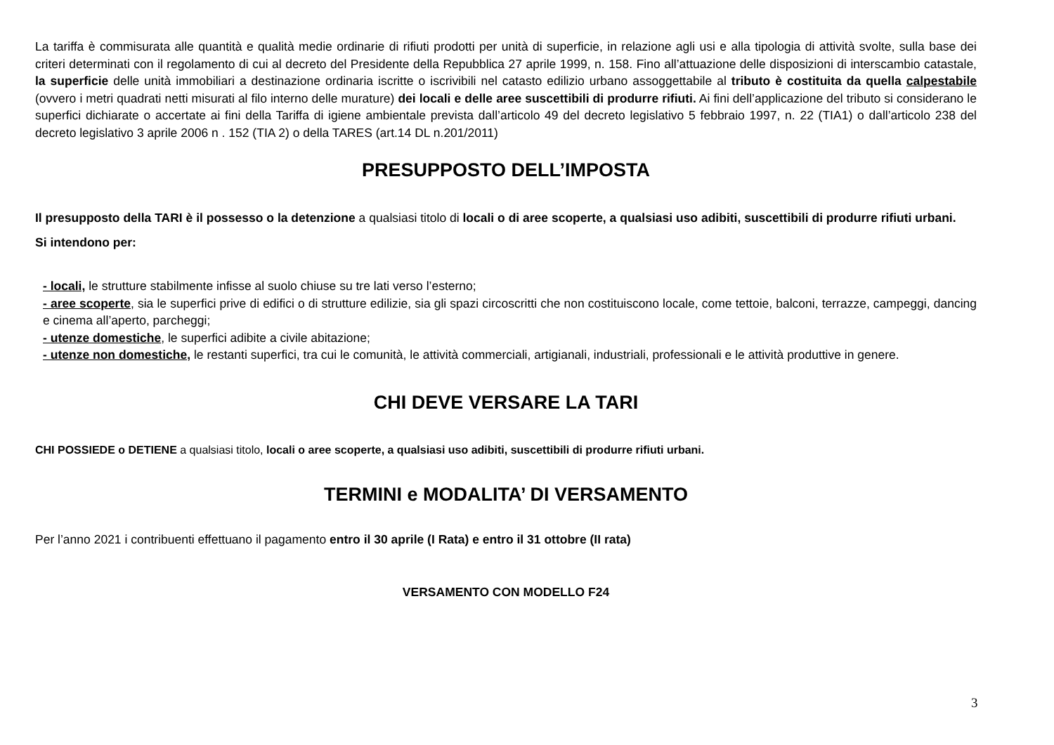La tariffa è commisurata alle quantità e qualità medie ordinarie di rifiuti prodotti per unità di superficie, in relazione agli usi e alla tipologia di attività svolte, sulla base dei criteri determinati con il regolamento di cui al decreto del Presidente della Repubblica 27 aprile 1999, n. 158. Fino all’attuazione delle disposizioni di interscambio catastale, la superficie delle unità immobiliari a destinazione ordinaria iscritte o iscrivibili nel catasto edilizio urbano assoggettabile al tributo è costituita da quella calpestabile (ovvero i metri quadrati netti misurati al filo interno delle murature) dei locali e delle aree suscettibili di produrre rifiuti. Ai fini dell’applicazione del tributo si considerano le superfici dichiarate o accertate ai fini della Tariffa di igiene ambientale prevista dall’articolo 49 del decreto legislativo 5 febbraio 1997, n. 22 (TIA1) o dall’articolo 238 del decreto legislativo 3 aprile 2006 n . 152 (TIA 2) o della TARES (art.14 DL n.201/2011)
PRESUPPOSTO DELL’IMPOSTA
Il presupposto della TARI è il possesso o la detenzione a qualsiasi titolo di locali o di aree scoperte, a qualsiasi uso adibiti, suscettibili di produrre rifiuti urbani.
Si intendono per:
- locali, le strutture stabilmente infisse al suolo chiuse su tre lati verso l’esterno;
- aree scoperte, sia le superfici prive di edifici o di strutture edilizie, sia gli spazi circoscritti che non costituiscono locale, come tettoie, balconi, terrazze, campeggi, dancing e cinema all’aperto, parcheggi;
- utenze domestiche, le superfici adibite a civile abitazione;
- utenze non domestiche, le restanti superfici, tra cui le comunità, le attività commerciali, artigianali, industriali, professionali e le attività produttive in genere.
CHI DEVE VERSARE LA TARI
CHI POSSIEDE o DETIENE a qualsiasi titolo, locali o aree scoperte, a qualsiasi uso adibiti, suscettibili di produrre rifiuti urbani.
TERMINI e MODALITA’ DI VERSAMENTO
Per l’anno 2021 i contribuenti effettuano il pagamento entro il 30 aprile (I Rata) e entro il 31 ottobre (II rata)
VERSAMENTO CON MODELLO F24
3